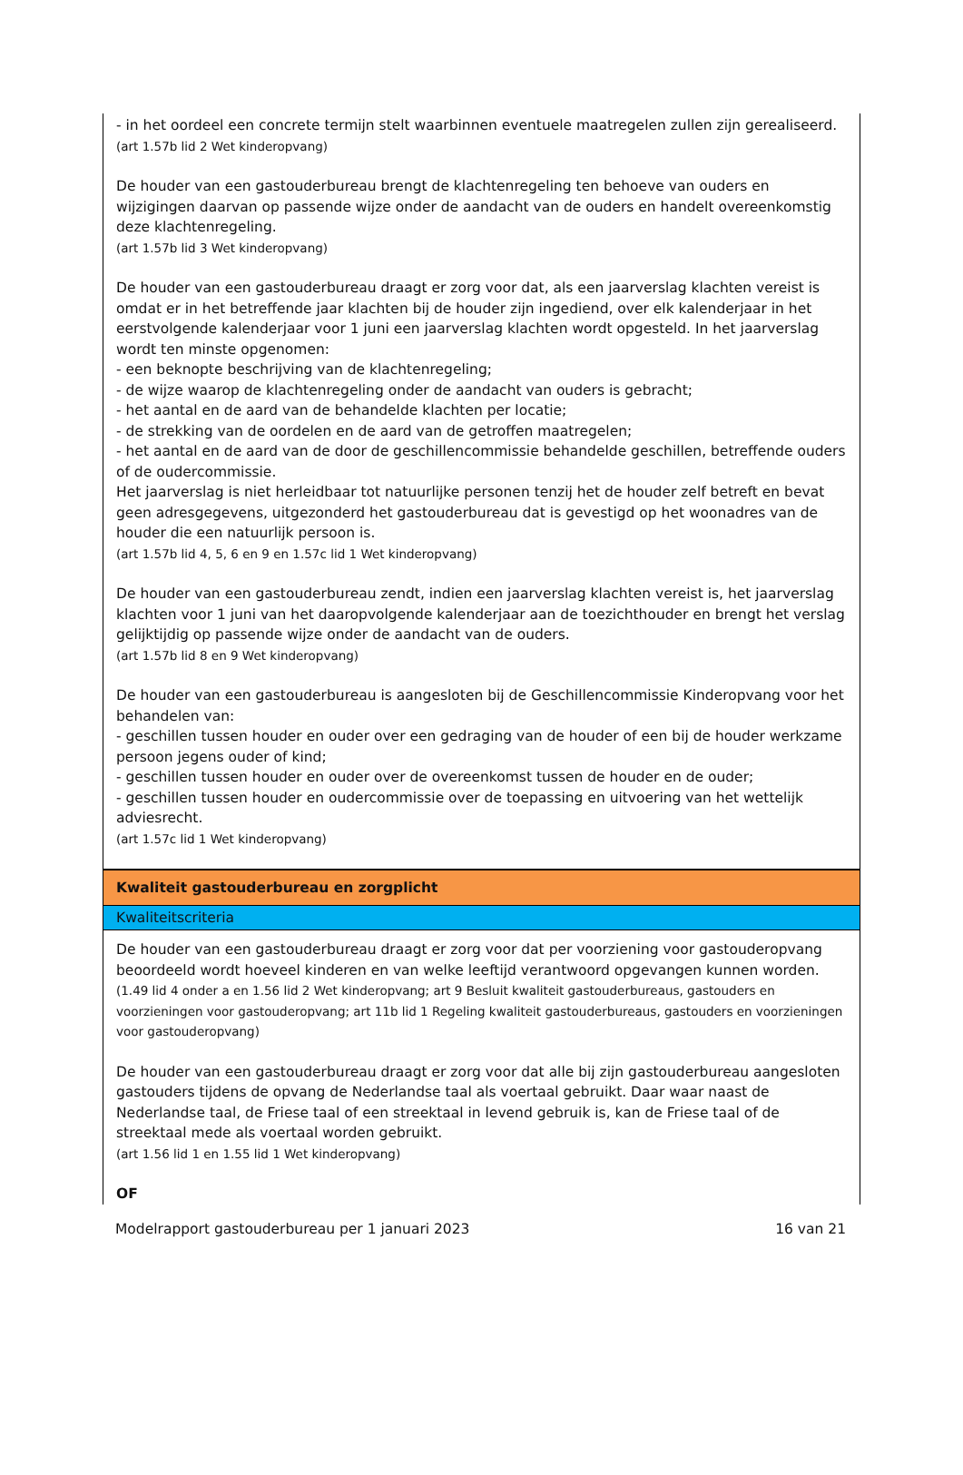- in het oordeel een concrete termijn stelt waarbinnen eventuele maatregelen zullen zijn gerealiseerd.
(art 1.57b lid 2 Wet kinderopvang)
De houder van een gastouderbureau brengt de klachtenregeling ten behoeve van ouders en wijzigingen daarvan op passende wijze onder de aandacht van de ouders en handelt overeenkomstig deze klachtenregeling.
(art 1.57b lid 3 Wet kinderopvang)
De houder van een gastouderbureau draagt er zorg voor dat, als een jaarverslag klachten vereist is omdat er in het betreffende jaar klachten bij de houder zijn ingediend, over elk kalenderjaar in het eerstvolgende kalenderjaar voor 1 juni een jaarverslag klachten wordt opgesteld. In het jaarverslag wordt ten minste opgenomen:
- een beknopte beschrijving van de klachtenregeling;
- de wijze waarop de klachtenregeling onder de aandacht van ouders is gebracht;
- het aantal en de aard van de behandelde klachten per locatie;
- de strekking van de oordelen en de aard van de getroffen maatregelen;
- het aantal en de aard van de door de geschillencommissie behandelde geschillen, betreffende ouders of de oudercommissie.
Het jaarverslag is niet herleidbaar tot natuurlijke personen tenzij het de houder zelf betreft en bevat geen adresgegevens, uitgezonderd het gastouderbureau dat is gevestigd op het woonadres van de houder die een natuurlijk persoon is.
(art 1.57b lid 4, 5, 6 en 9 en 1.57c lid 1 Wet kinderopvang)
De houder van een gastouderbureau zendt, indien een jaarverslag klachten vereist is, het jaarverslag klachten voor 1 juni van het daaropvolgende kalenderjaar aan de toezichthouder en brengt het verslag gelijktijdig op passende wijze onder de aandacht van de ouders.
(art 1.57b lid 8 en 9 Wet kinderopvang)
De houder van een gastouderbureau is aangesloten bij de Geschillencommissie Kinderopvang voor het behandelen van:
- geschillen tussen houder en ouder over een gedraging van de houder of een bij de houder werkzame persoon jegens ouder of kind;
- geschillen tussen houder en ouder over de overeenkomst tussen de houder en de ouder;
- geschillen tussen houder en oudercommissie over de toepassing en uitvoering van het wettelijk adviesrecht.
(art 1.57c lid 1 Wet kinderopvang)
Kwaliteit gastouderbureau en zorgplicht
Kwaliteitscriteria
De houder van een gastouderbureau draagt er zorg voor dat per voorziening voor gastouderopvang beoordeeld wordt hoeveel kinderen en van welke leeftijd verantwoord opgevangen kunnen worden.
(1.49 lid 4 onder a en 1.56 lid 2 Wet kinderopvang; art 9 Besluit kwaliteit gastouderbureaus, gastouders en voorzieningen voor gastouderopvang; art 11b lid 1 Regeling kwaliteit gastouderbureaus, gastouders en voorzieningen voor gastouderopvang)
De houder van een gastouderbureau draagt er zorg voor dat alle bij zijn gastouderbureau aangesloten gastouders tijdens de opvang de Nederlandse taal als voertaal gebruikt. Daar waar naast de Nederlandse taal, de Friese taal of een streektaal in levend gebruik is, kan de Friese taal of de streektaal mede als voertaal worden gebruikt.
(art 1.56 lid 1 en 1.55 lid 1 Wet kinderopvang)
OF
Modelrapport gastouderbureau per 1 januari 2023 16 van 21